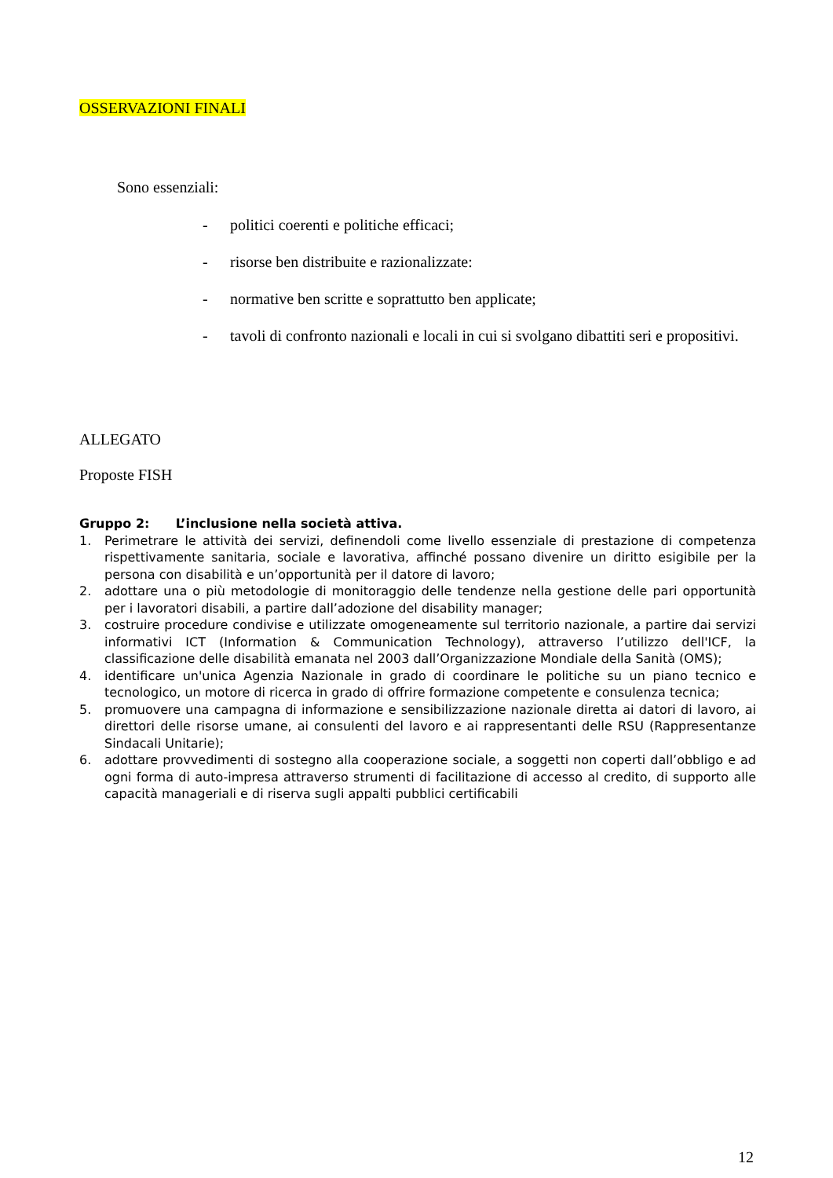OSSERVAZIONI FINALI
Sono essenziali:
- politici coerenti e politiche efficaci;
- risorse ben distribuite e razionalizzate:
- normative ben scritte e soprattutto ben applicate;
- tavoli di confronto nazionali e locali in cui si svolgano dibattiti seri e propositivi.
ALLEGATO
Proposte FISH
Gruppo 2: L’inclusione nella società attiva.
1. Perimetrare le attività dei servizi, definendoli come livello essenziale di prestazione di competenza rispettivamente sanitaria, sociale e lavorativa, affinché possano divenire un diritto esigibile per la persona con disabilità e un’opportunità per il datore di lavoro;
2. adottare una o più metodologie di monitoraggio delle tendenze nella gestione delle pari opportunità per i lavoratori disabili, a partire dall’adozione del disability manager;
3. costruire procedure condivise e utilizzate omogeneamente sul territorio nazionale, a partire dai servizi informativi ICT (Information & Communication Technology), attraverso l’utilizzo dell'ICF, la classificazione delle disabilità emanata nel 2003 dall’Organizzazione Mondiale della Sanità (OMS);
4. identificare un'unica Agenzia Nazionale in grado di coordinare le politiche su un piano tecnico e tecnologico, un motore di ricerca in grado di offrire formazione competente e consulenza tecnica;
5. promuovere una campagna di informazione e sensibilizzazione nazionale diretta ai datori di lavoro, ai direttori delle risorse umane, ai consulenti del lavoro e ai rappresentanti delle RSU (Rappresentanze Sindacali Unitarie);
6. adottare provvedimenti di sostegno alla cooperazione sociale, a soggetti non coperti dall’obbligo e ad ogni forma di auto-impresa attraverso strumenti di facilitazione di accesso al credito, di supporto alle capacità manageriali e di riserva sugli appalti pubblici certificabili
12